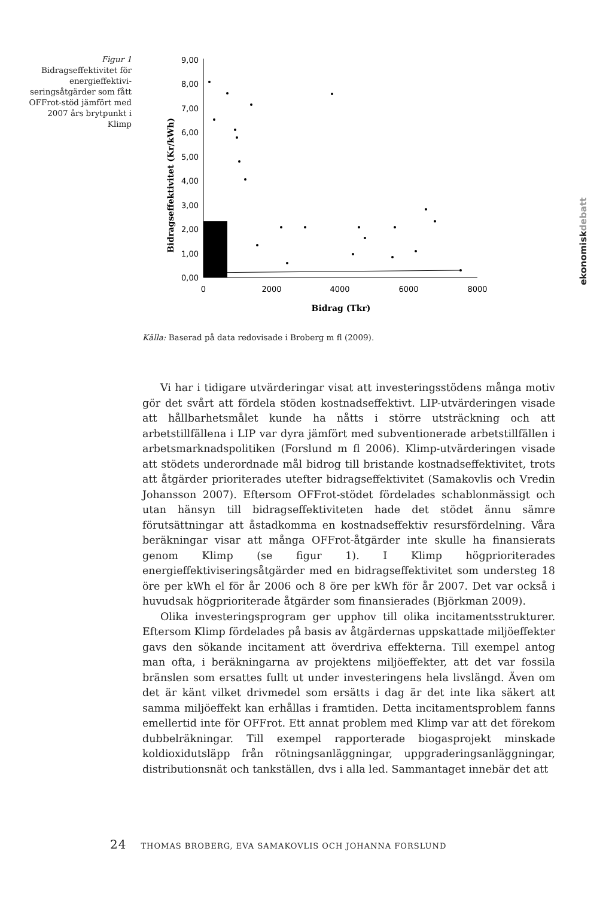Figur 1
Bidragseffektivitet för energieffektivi­seringsåtgärder som fått OFFrot-stöd jämfört med 2007 års brytpunkt i Klimp
9,00
8,00
7,00
6,00
5,00
4,00
3,00
2,00
1,00
0,00
0
2000
4000
6000
8000
Bidrag (Tkr)
Bidragseffektivitet (Kr/kWh)
Källa: Baserad på data redovisade i Broberg m fl (2009).
Vi har i tidigare utvärderingar visat att investeringsstödens många motiv gör det svårt att fördela stöden kostnadseffektivt. LIP-utvärderingen visade att hållbarhetsmålet kunde ha nåtts i större utsträckning och att arbetstillfällena i LIP var dyra jämfört med subventionerade arbetstillfällen i arbetsmarknadspolitiken (Forslund m fl 2006). Klimp-utvärderingen visade att stödets underordnade mål bidrog till bristande kostnadseffektivitet, trots att åtgärder prioriterades utefter bidragseffektivitet (Samakovlis och Vredin Johansson 2007). Eftersom OFFrot-stödet fördelades schablonmässigt och utan hänsyn till bidragseffektiviteten hade det stödet ännu sämre förutsättningar att åstadkomma en kostnadseffektiv resursfördelning. Våra beräkningar visar att många OFFrot-åtgärder inte skulle ha finansierats genom Klimp (se figur 1). I Klimp högprioriterades energieffektiviseringsåtgärder med en bidragseffektivitet som understeg 18 öre per kWh el för år 2006 och 8 öre per kWh för år 2007. Det var också i huvudsak högprioriterade åtgärder som finansierades (Björkman 2009).
Olika investeringsprogram ger upphov till olika incitamentsstrukturer. Eftersom Klimp fördelades på basis av åtgärdernas uppskattade miljöeffekter gavs den sökande incitament att överdriva effekterna. Till exempel antog man ofta, i beräkningarna av projektens miljöeffekter, att det var fossila bränslen som ersattes fullt ut under investeringens hela livslängd. Även om det är känt vilket drivmedel som ersätts i dag är det inte lika säkert att samma miljöeffekt kan erhållas i framtiden. Detta incitamentsproblem fanns emellertid inte för OFFrot. Ett annat problem med Klimp var att det förekom dubbelräkningar. Till exempel rapporterade biogasprojekt minskade koldioxidutsläpp från rötningsanläggningar, uppgraderingsanläggningar, distributionsnät och tankställen, dvs i alla led. Sammantaget innebär det att
ekonomiskdebatt
24 THOMAS BROBERG, EVA SAMAKOVLIS OCH JOHANNA FORSLUND